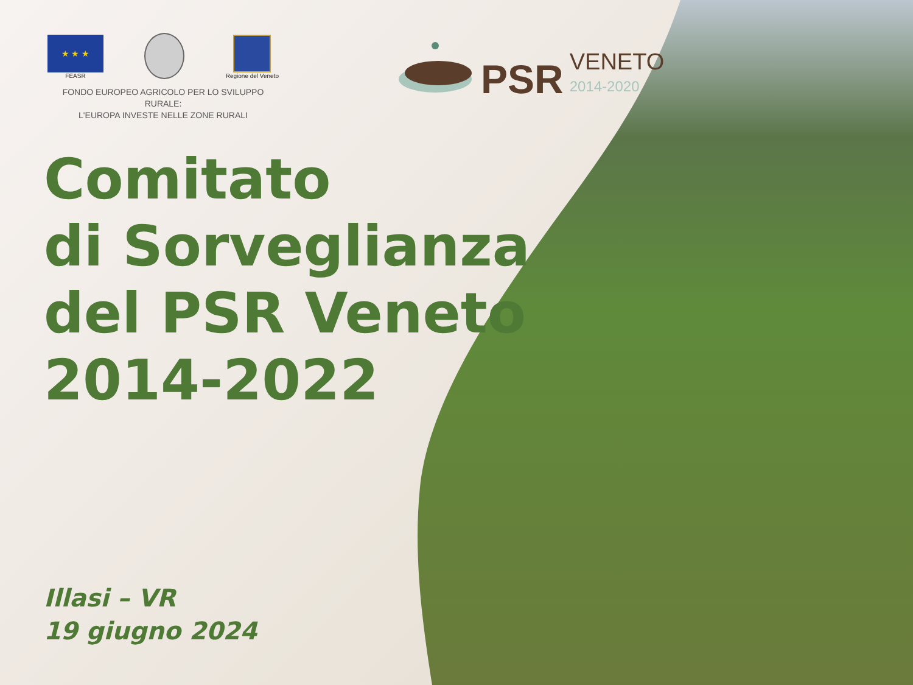★ ★ ★
FEASR
Regione del Veneto
FONDO EUROPEO AGRICOLO PER LO SVILUPPO RURALE:
L'EUROPA INVESTE NELLE ZONE RURALI
PSR
VENETO
2014-2020
Comitato
di Sorveglianza
del PSR Veneto
2014-2022
Illasi – VR
19 giugno 2024